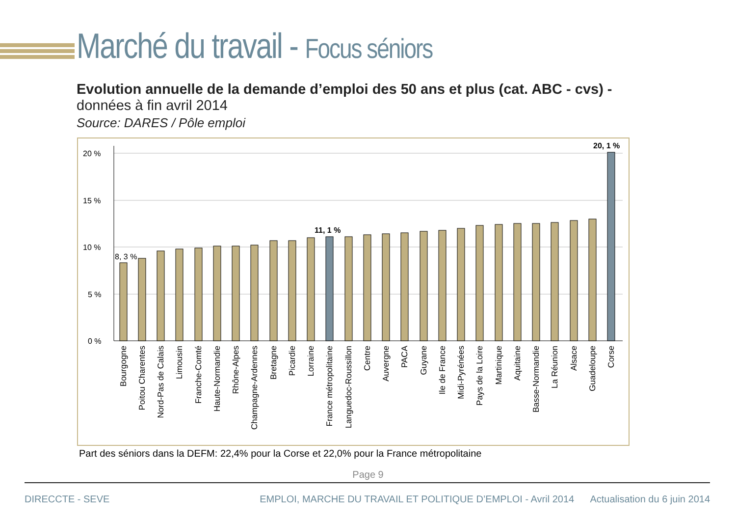Marché du travail - Focus séniors
Evolution annuelle de la demande d’emploi des 50 ans et plus (cat. ABC - cvs) -
données à fin avril 2014
Source: DARES / Pôle emploi
20 %
15 %
10 %
5 %
0 %
8, 3 %
11, 1 %
20, 1 %
Bourgogne
Poitou Charentes
Nord-Pas de Calais
Limousin
Franche-Comté
Haute-Normandie
Rhône-Alpes
Champagne-Ardennes
Bretagne
Picardie
Lorraine
France métropolitaine
Languedoc-Roussillon
Centre
Auvergne
PACA
Guyane
Ile de France
Midi-Pyrénées
Pays de la Loire
Martinique
Aquitaine
Basse-Normandie
La Réunion
Alsace
Guadeloupe
Corse
Part des séniors dans la DEFM: 22,4% pour la Corse et 22,0% pour la France métropolitaine
Page 9
DIRECCTE - SEVE EMPLOI, MARCHE DU TRAVAIL ET POLITIQUE D’EMPLOI - Avril 2014 Actualisation du 6 juin 2014